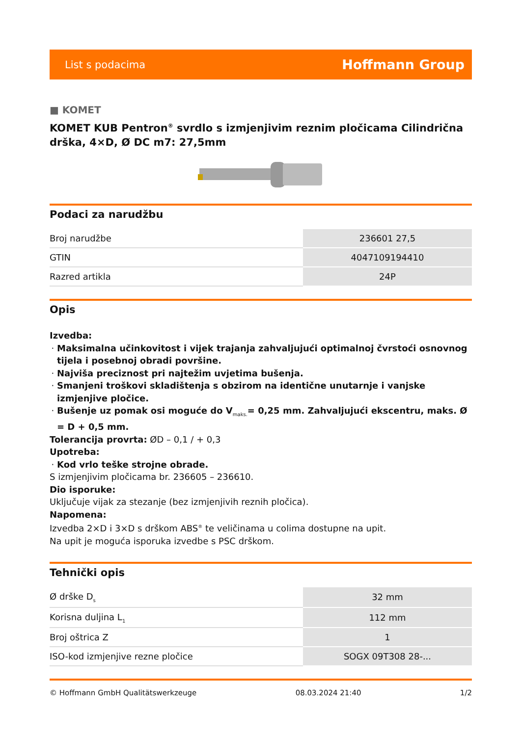List s podacima Hoffmann Group
■ KOMET
KOMET KUB Pentron<sup>®</sup> svrdlo s izmjenjivim reznim pločicama Cilindrična drška, 4×D, Ø DC m7: 27,5mm
Podaci za narudžbu
| Broj narudžbe | 236601 27,5 |
| GTIN | 4047109194410 |
| Razred artikla | 24P |
Opis
Izvedba:
Maksimalna učinkovitost i vijek trajanja zahvaljujući optimalnoj čvrstoći osnovnog tijela i posebnoj obradi površine.
Najviša preciznost pri najtežim uvjetima bušenja.
Smanjeni troškovi skladištenja s obzirom na identične unutarnje i vanjske izmjenjive pločice.
Bušenje uz pomak osi moguće do V<sub>maks.</sub>= 0,25 mm. Zahvaljujući ekscentru, maks. Ø = D + 0,5 mm.
Tolerancija provrta: ØD – 0,1 / + 0,3
Upotreba:
Kod vrlo teške strojne obrade.
S izmjenjivim pločicama br. 236605 – 236610.
Dio isporuke:
Uključuje vijak za stezanje (bez izmjenjivih reznih pločica).
Napomena:
Izvedba 2×D i 3×D s drškom ABS<sup>®</sup> te veličinama u colima dostupne na upit.
Na upit je moguća isporuka izvedbe s PSC drškom.
Tehnički opis
| Ø drške D<sub>s</sub> | 32 mm |
| Korisna duljina L<sub>1</sub> | 112 mm |
| Broj oštrica Z | 1 |
| ISO-kod izmjenjive rezne pločice | SOGX 09T308 28-... |
© Hoffmann GmbH Qualitätswerkzeuge 08.03.2024 21:40 1/2